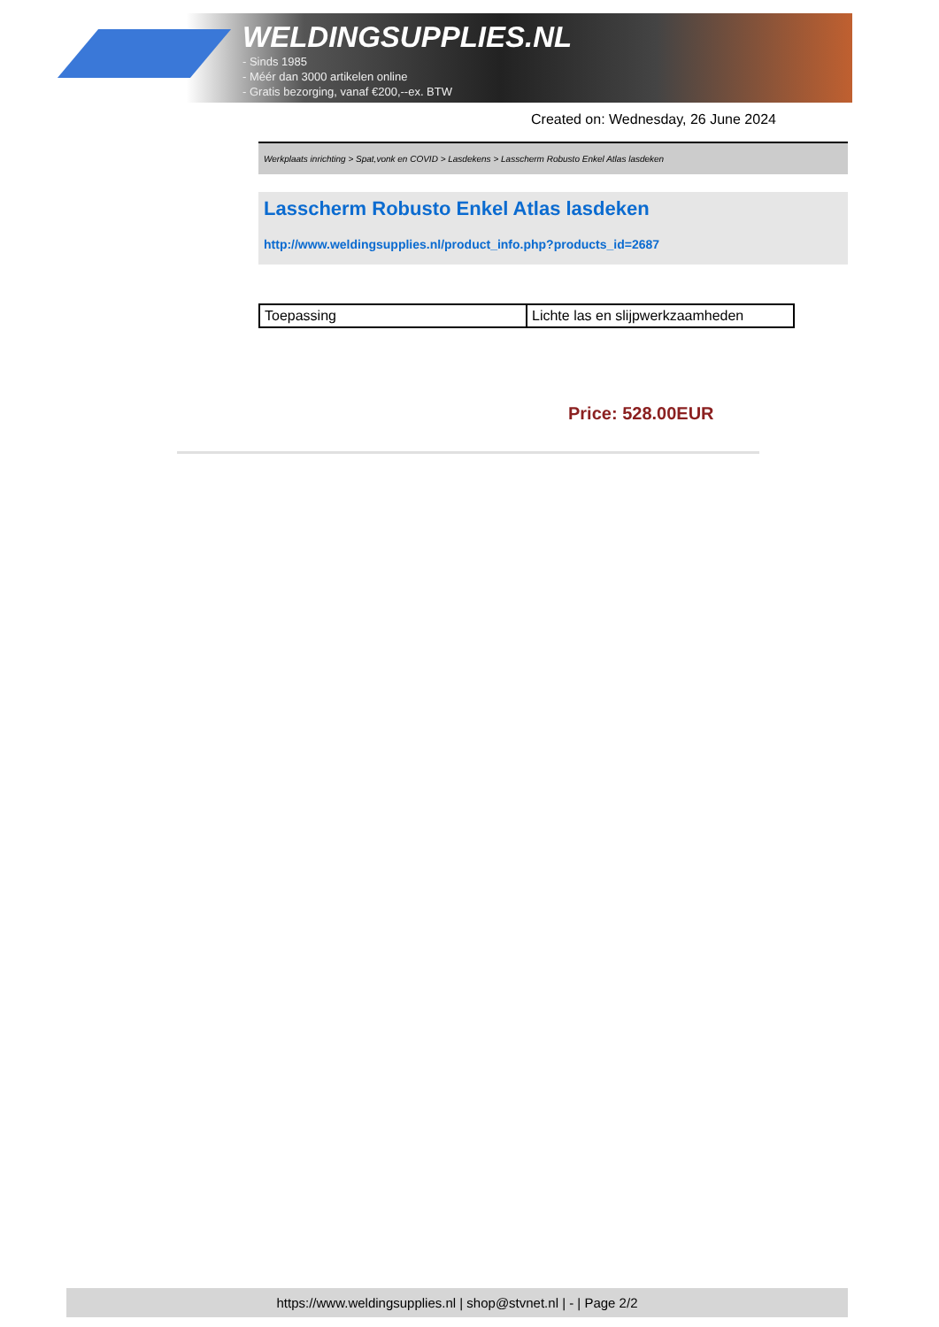WELDINGSUPPLIES.NL
- Sinds 1985
- Méér dan 3000 artikelen online
- Gratis bezorging, vanaf €200,--ex. BTW
Created on: Wednesday, 26 June 2024
Werkplaats inrichting > Spat,vonk en COVID > Lasdekens > Lasscherm Robusto Enkel Atlas lasdeken
Lasscherm Robusto Enkel Atlas lasdeken
http://www.weldingsupplies.nl/product_info.php?products_id=2687
| Toepassing | Lichte las en slijpwerkzaamheden |
Price: 528.00EUR
https://www.weldingsupplies.nl | shop@stvnet.nl | - | Page 2/2